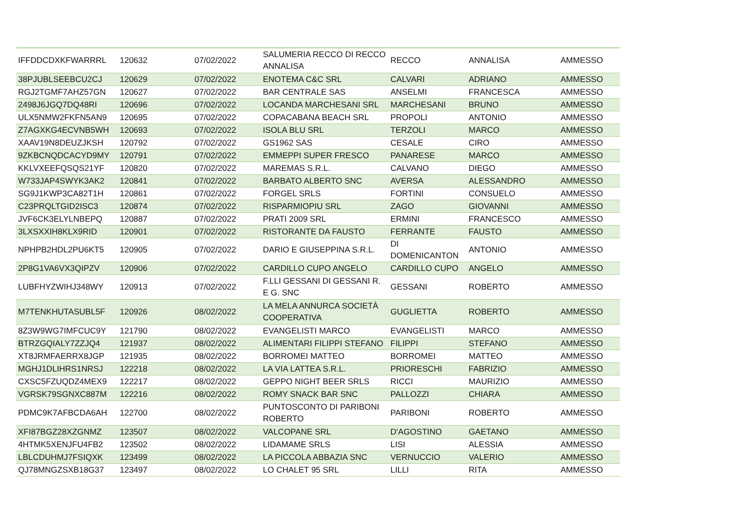| IFFDDCDXKFWARRRL | 120632 | 07/02/2022 | SALUMERIA RECCO DI RECCO ANNALISA | RECCO | ANNALISA | AMMESSO |
| 38PJUBLSEEBCU2CJ | 120629 | 07/02/2022 | ENOTEMA C&C SRL | CALVARI | ADRIANO | AMMESSO |
| RGJ2TGMF7AHZ57GN | 120627 | 07/02/2022 | BAR CENTRALE SAS | ANSELMI | FRANCESCA | AMMESSO |
| 2498J6JGQ7DQ48RI | 120696 | 07/02/2022 | LOCANDA MARCHESANI SRL | MARCHESANI | BRUNO | AMMESSO |
| ULX5NMW2FKFN5AN9 | 120695 | 07/02/2022 | COPACABANA BEACH SRL | PROPOLI | ANTONIO | AMMESSO |
| Z7AGXKG4ECVNB5WH | 120693 | 07/02/2022 | ISOLA BLU SRL | TERZOLI | MARCO | AMMESSO |
| XAAV19N8DEUZJKSH | 120792 | 07/02/2022 | GS1962 SAS | CESALE | CIRO | AMMESSO |
| 9ZKBCNQDCACYD9MY | 120791 | 07/02/2022 | EMMEPPI SUPER FRESCO | PANARESE | MARCO | AMMESSO |
| KKLVXEEFQSQS21YF | 120820 | 07/02/2022 | MAREMAS S.R.L. | CALVANO | DIEGO | AMMESSO |
| W733JAP4SWYK3AK2 | 120841 | 07/02/2022 | BARBATO ALBERTO SNC | AVERSA | ALESSANDRO | AMMESSO |
| SG9J1KWP3CA82T1H | 120861 | 07/02/2022 | FORGEL SRLS | FORTINI | CONSUELO | AMMESSO |
| C23PRQLTGID2ISC3 | 120874 | 07/02/2022 | RISPARMIOPIU SRL | ZAGO | GIOVANNI | AMMESSO |
| JVF6CK3ELYLNBEPQ | 120887 | 07/02/2022 | PRATI 2009 SRL | ERMINI | FRANCESCO | AMMESSO |
| 3LXSXXIH8KLX9RID | 120901 | 07/02/2022 | RISTORANTE DA FAUSTO | FERRANTE | FAUSTO | AMMESSO |
| NPHPB2HDL2PU6KT5 | 120905 | 07/02/2022 | DARIO E GIUSEPPINA S.R.L. | DI DOMENICANTON | ANTONIO | AMMESSO |
| 2P8G1VA6VX3QIPZV | 120906 | 07/02/2022 | CARDILLO CUPO ANGELO | CARDILLO CUPO | ANGELO | AMMESSO |
| LUBFHYZWIHJ348WY | 120913 | 07/02/2022 | F.LLI GESSANI DI GESSANI R. E G. SNC | GESSANI | ROBERTO | AMMESSO |
| M7TENKHUTASUBL5F | 120926 | 08/02/2022 | LA MELA ANNURCA SOCIETÀ COOPERATIVA | GUGLIETTA | ROBERTO | AMMESSO |
| 8Z3W9WG7IMFCUC9Y | 121790 | 08/02/2022 | EVANGELISTI MARCO | EVANGELISTI | MARCO | AMMESSO |
| BTRZGQIALY7ZZJQ4 | 121937 | 08/02/2022 | ALIMENTARI FILIPPI STEFANO | FILIPPI | STEFANO | AMMESSO |
| XT8JRMFAERRX8JGP | 121935 | 08/02/2022 | BORROMEI MATTEO | BORROMEI | MATTEO | AMMESSO |
| MGHJ1DLIHRS1NRSJ | 122218 | 08/02/2022 | LA VIA LATTEA S.R.L. | PRIORESCHI | FABRIZIO | AMMESSO |
| CXSC5FZUQDZ4MEX9 | 122217 | 08/02/2022 | GEPPO NIGHT BEER SRLS | RICCI | MAURIZIO | AMMESSO |
| VGRSK79SGNXC887M | 122216 | 08/02/2022 | ROMY SNACK BAR SNC | PALLOZZI | CHIARA | AMMESSO |
| PDMC9K7AFBCDA6AH | 122700 | 08/02/2022 | PUNTOSCONTO DI PARIBONI ROBERTO | PARIBONI | ROBERTO | AMMESSO |
| XFI87BGZ28XZGNMZ | 123507 | 08/02/2022 | VALCOPANE SRL | D'AGOSTINO | GAETANO | AMMESSO |
| 4HTMK5XENJFU4FB2 | 123502 | 08/02/2022 | LIDAMAME SRLS | LISI | ALESSIA | AMMESSO |
| LBLCDUHMJ7FSIQXK | 123499 | 08/02/2022 | LA PICCOLA ABBAZIA SNC | VERNUCCIO | VALERIO | AMMESSO |
| QJ78MNGZSXB18G37 | 123497 | 08/02/2022 | LO CHALET 95 SRL | LILLI | RITA | AMMESSO |